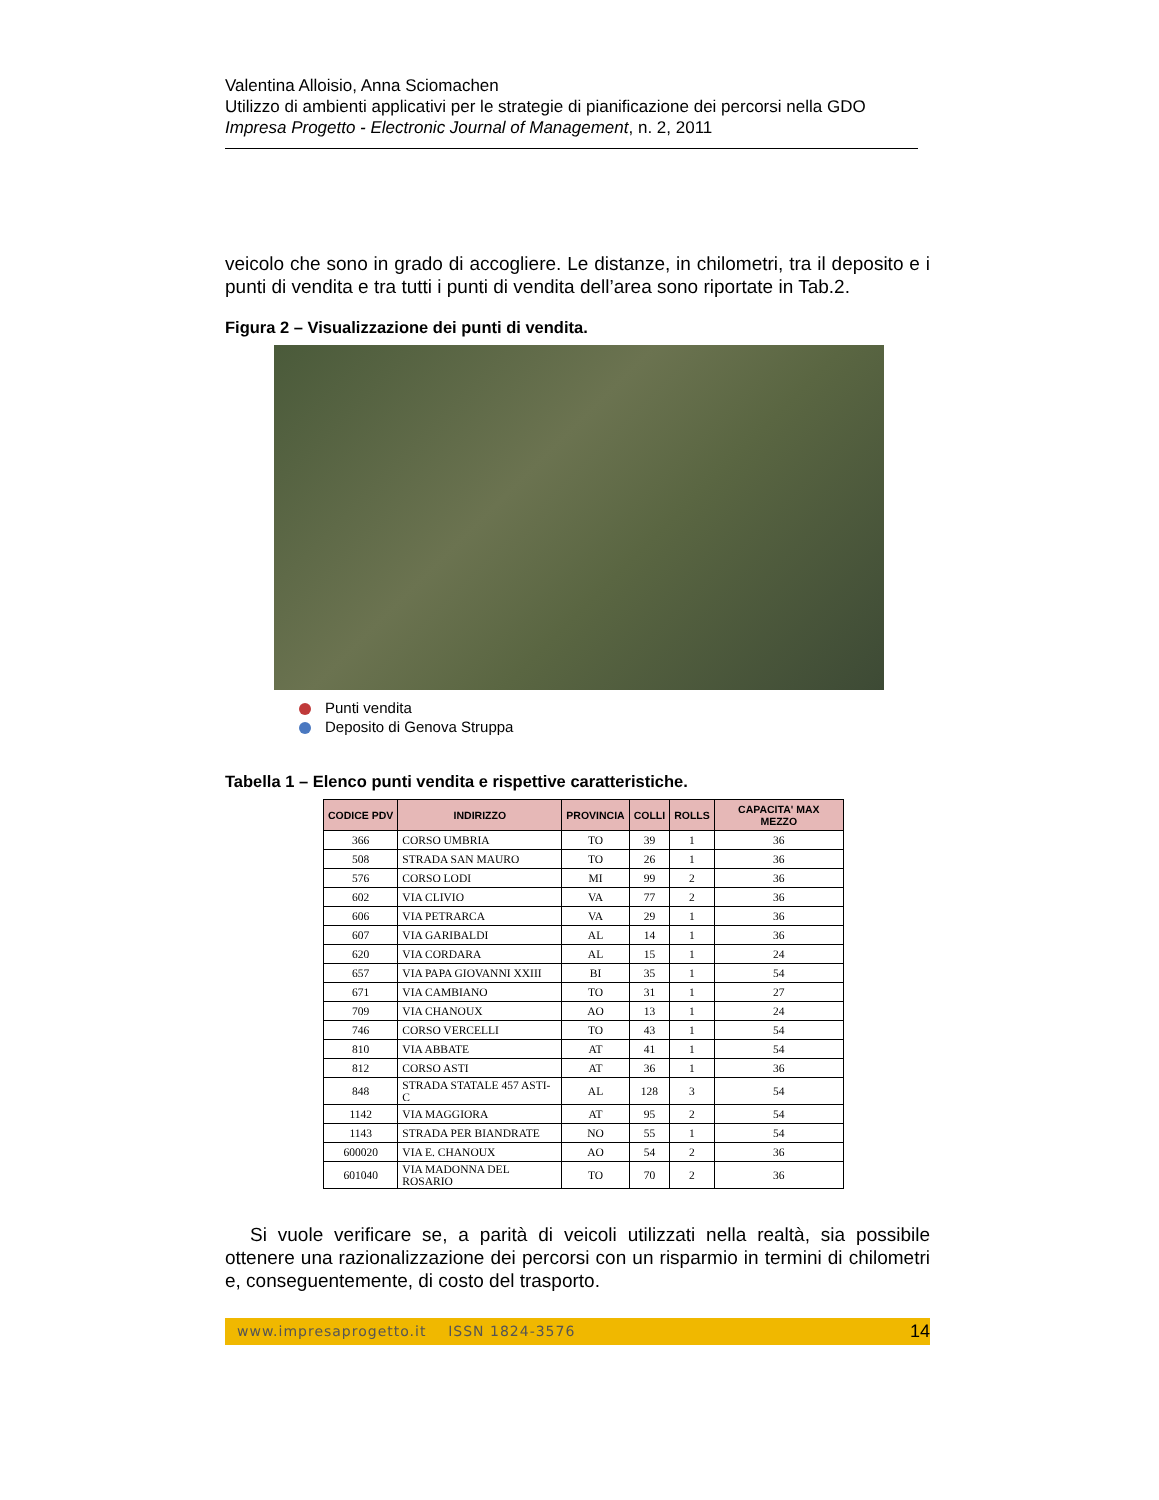Valentina Alloisio, Anna Sciomachen
Utilizzo di ambienti applicativi per le strategie di pianificazione dei percorsi nella GDO
Impresa Progetto - Electronic Journal of Management, n. 2, 2011
veicolo che sono in grado di accogliere. Le distanze, in chilometri, tra il deposito e i punti di vendita e tra tutti i punti di vendita dell’area sono riportate in Tab.2.
Figura 2 – Visualizzazione dei punti di vendita.
Punti vendita
Deposito di Genova Struppa
Tabella 1 – Elenco punti vendita e rispettive caratteristiche.
| CODICE PDV | INDIRIZZO | PROVINCIA | COLLI | ROLLS | CAPACITA' MAX MEZZO |
| --- | --- | --- | --- | --- | --- |
| 366 | CORSO UMBRIA | TO | 39 | 1 | 36 |
| 508 | STRADA SAN MAURO | TO | 26 | 1 | 36 |
| 576 | CORSO LODI | MI | 99 | 2 | 36 |
| 602 | VIA CLIVIO | VA | 77 | 2 | 36 |
| 606 | VIA PETRARCA | VA | 29 | 1 | 36 |
| 607 | VIA GARIBALDI | AL | 14 | 1 | 36 |
| 620 | VIA CORDARA | AL | 15 | 1 | 24 |
| 657 | VIA PAPA GIOVANNI XXIII | BI | 35 | 1 | 54 |
| 671 | VIA CAMBIANO | TO | 31 | 1 | 27 |
| 709 | VIA CHANOUX | AO | 13 | 1 | 24 |
| 746 | CORSO VERCELLI | TO | 43 | 1 | 54 |
| 810 | VIA ABBATE | AT | 41 | 1 | 54 |
| 812 | CORSO ASTI | AT | 36 | 1 | 36 |
| 848 | STRADA STATALE 457 ASTI-C | AL | 128 | 3 | 54 |
| 1142 | VIA MAGGIORA | AT | 95 | 2 | 54 |
| 1143 | STRADA PER BIANDRATE | NO | 55 | 1 | 54 |
| 600020 | VIA E. CHANOUX | AO | 54 | 2 | 36 |
| 601040 | VIA MADONNA DEL ROSARIO | TO | 70 | 2 | 36 |
Si vuole verificare se, a parità di veicoli utilizzati nella realtà, sia possibile ottenere una razionalizzazione dei percorsi con un risparmio in termini di chilometri e, conseguentemente, di costo del trasporto.
www.impresaprogetto.it ISSN 1824-3576 14